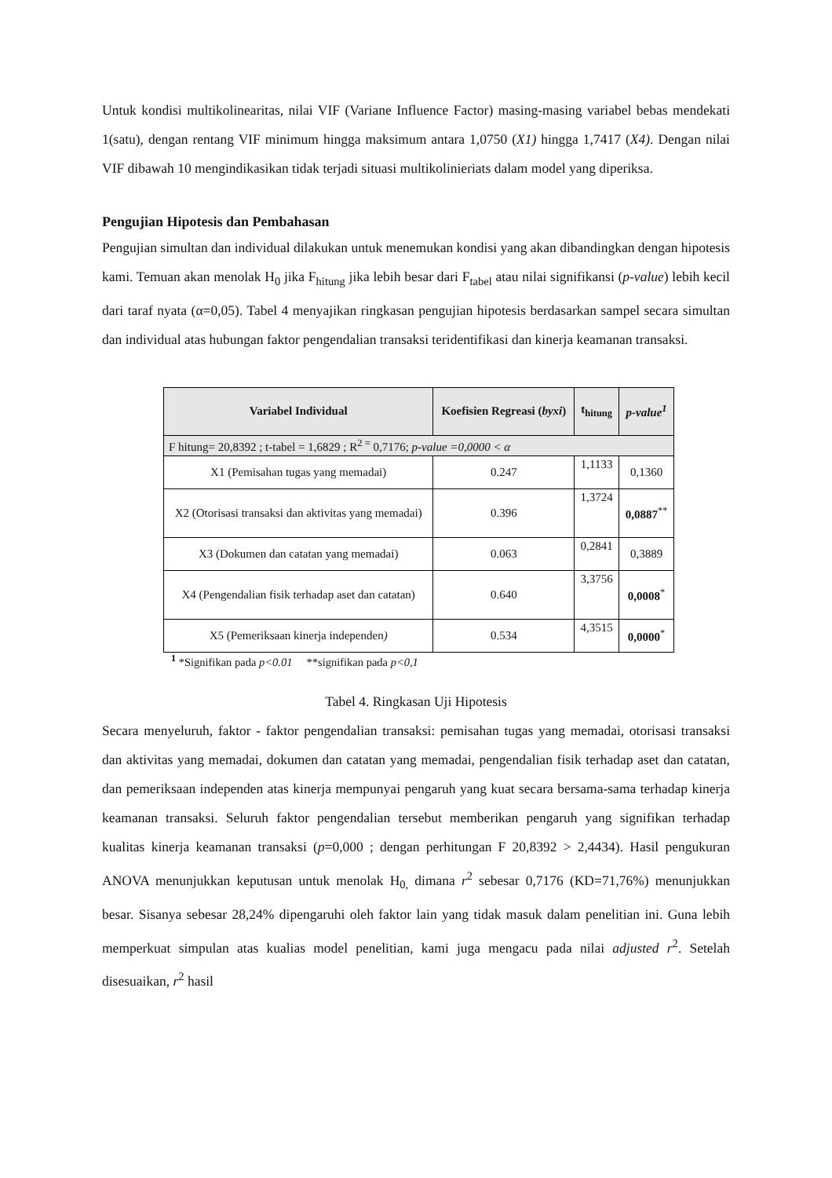Untuk kondisi multikolinearitas, nilai VIF (Variane Influence Factor) masing-masing variabel bebas mendekati 1(satu), dengan rentang VIF minimum hingga maksimum antara 1,0750 (X1) hingga 1,7417 (X4). Dengan nilai VIF dibawah 10 mengindikasikan tidak terjadi situasi multikolinieriats dalam model yang diperiksa.
Pengujian Hipotesis dan Pembahasan
Pengujian simultan dan individual dilakukan untuk menemukan kondisi yang akan dibandingkan dengan hipotesis kami. Temuan akan menolak H<sub>0</sub> jika F<sub>hitung</sub> jika lebih besar dari F<sub>tabel</sub> atau nilai signifikansi (p-value) lebih kecil dari taraf nyata (α=0,05). Tabel 4 menyajikan ringkasan pengujian hipotesis berdasarkan sampel secara simultan dan individual atas hubungan faktor pengendalian transaksi teridentifikasi dan kinerja keamanan transaksi.
| Variabel Individual | Koefisien Regreasi ( byxi ) | t<sub>hitung</sub> | p-value<sup>1</sup> |
| --- | --- | --- | --- |
| F hitung= 20,8392 ; t-tabel = 1,6829 ; R<sup>2 =</sup> 0,7176; p-value =0,0000 < α | | | |
| X1 (Pemisahan tugas yang memadai) | 0.247 | 1,1133 | 0,1360 |
| X2 (Otorisasi transaksi dan aktivitas yang memadai) | 0.396 | 1,3724 | 0,0887<sup>**</sup> |
| X3 (Dokumen dan catatan yang memadai) | 0.063 | 0,2841 | 0,3889 |
| X4 (Pengendalian fisik terhadap aset dan catatan) | 0.640 | 3,3756 | 0,0008<sup>*</sup> |
| X5 (Pemeriksaan kinerja independen ) | 0.534 | 4,3515 | 0,0000<sup>*</sup> |
<sup>1</sup> *Signifikan pada p<0.01 **signifikan pada p<0,1
Tabel 4. Ringkasan Uji Hipotesis
Secara menyeluruh, faktor - faktor pengendalian transaksi: pemisahan tugas yang memadai, otorisasi transaksi dan aktivitas yang memadai, dokumen dan catatan yang memadai, pengendalian fisik terhadap aset dan catatan, dan pemeriksaan independen atas kinerja mempunyai pengaruh yang kuat secara bersama-sama terhadap kinerja keamanan transaksi. Seluruh faktor pengendalian tersebut memberikan pengaruh yang signifikan terhadap kualitas kinerja keamanan transaksi (p=0,000 ; dengan perhitungan F 20,8392 > 2,4434). Hasil pengukuran ANOVA menunjukkan keputusan untuk menolak H<sub>0,</sub> dimana r<sup>2</sup> sebesar 0,7176 (KD=71,76%) menunjukkan besar. Sisanya sebesar 28,24% dipengaruhi oleh faktor lain yang tidak masuk dalam penelitian ini. Guna lebih memperkuat simpulan atas kualias model penelitian, kami juga mengacu pada nilai adjusted r<sup>2</sup>. Setelah disesuaikan, r<sup>2</sup> hasil